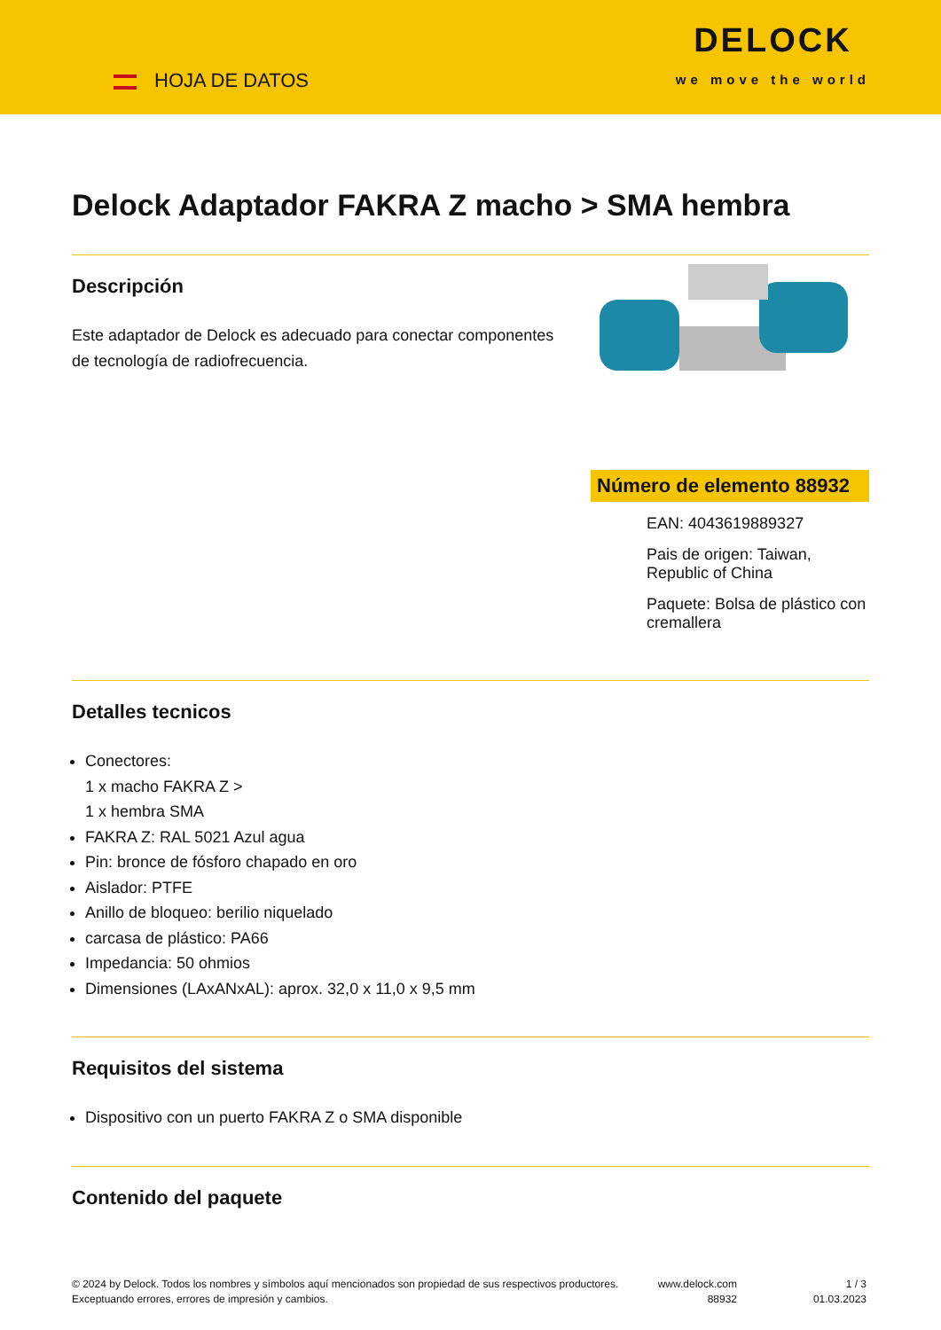HOJA DE DATOS
DELOCK
we move the world
Delock Adaptador FAKRA Z macho > SMA hembra
Descripción
Este adaptador de Delock es adecuado para conectar componentes de tecnología de radiofrecuencia.
Número de elemento 88932
EAN: 4043619889327
Pais de origen: Taiwan, Republic of China
Paquete: Bolsa de plástico con cremallera
Detalles tecnicos
Conectores:
1 x macho FAKRA Z >
1 x hembra SMA
FAKRA Z: RAL 5021 Azul agua
Pin: bronce de fósforo chapado en oro
Aislador: PTFE
Anillo de bloqueo: berilio niquelado
carcasa de plástico: PA66
Impedancia: 50 ohmios
Dimensiones (LAxANxAL): aprox. 32,0 x 11,0 x 9,5 mm
Requisitos del sistema
Dispositivo con un puerto FAKRA Z o SMA disponible
Contenido del paquete
© 2024 by Delock. Todos los nombres y símbolos aquí mencionados son propiedad de sus respectivos productores. Exceptuando errores, errores de impresión y cambios.
www.delock.com
88932
1 / 3
01.03.2023